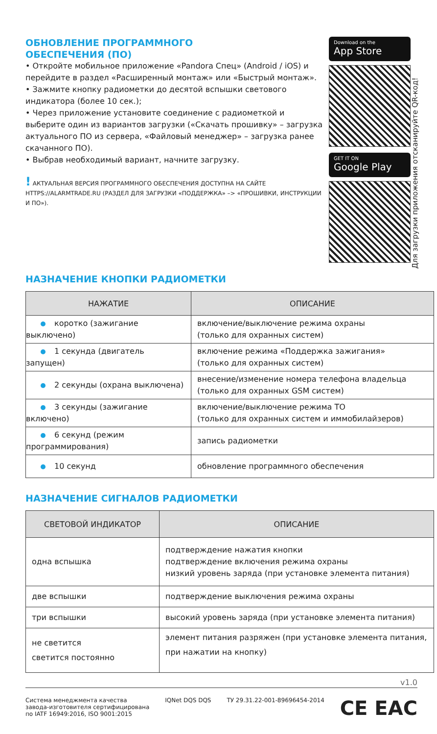ОБНОВЛЕНИЕ ПРОГРАММНОГО
ОБЕСПЕЧЕНИЯ (ПО)
• Откройте мобильное приложение «Pandora Спец» (Android / iOS) и перейдите в раздел «Расширенный монтаж» или «Быстрый монтаж».
• Зажмите кнопку радиометки до десятой вспышки светового индикатора (более 10 сек.);
• Через приложение установите соединение с радиометкой и выберите один из вариантов загрузки («Скачать прошивку» – загрузка актуального ПО из сервера, «Файловый менеджер» – загрузка ранее скачанного ПО).
• Выбрав необходимый вариант, начните загрузку.
! АКТУАЛЬНАЯ ВЕРСИЯ ПРОГРАММНОГО ОБЕСПЕЧЕНИЯ ДОСТУПНА НА САЙТЕ HTTPS://ALARMTRADE.RU (РАЗДЕЛ ДЛЯ ЗАГРУЗКИ «ПОДДЕРЖКА» –> «ПРОШИВКИ, ИНСТРУКЦИИ И ПО»).
Download on the
App Store
GET IT ON
Google Play
Для загрузки приложения отсканируйте QR-код!
НАЗНАЧЕНИЕ КНОПКИ РАДИОМЕТКИ
| НАЖАТИЕ | ОПИСАНИЕ |
| --- | --- |
| коротко (зажигание выключено) | включение/выключение режима охраны (только для охранных систем) |
| 1 секунда (двигатель запущен) | включение режима «Поддержка зажигания» (только для охранных систем) |
| 2 секунды (охрана выключена) | внесение/изменение номера телефона владельца (только для охранных GSM систем) |
| 3 секунды (зажигание включено) | включение/выключение режима ТО (только для охранных систем и иммобилайзеров) |
| 6 секунд (режим программирования) | запись радиометки |
| 10 секунд | обновление программного обеспечения |
НАЗНАЧЕНИЕ СИГНАЛОВ РАДИОМЕТКИ
| СВЕТОВОЙ ИНДИКАТОР | ОПИСАНИЕ |
| --- | --- |
| одна вспышка | подтверждение нажатия кнопки подтверждение включения режима охраны низкий уровень заряда (при установке элемента питания) |
| две вспышки | подтверждение выключения режима охраны |
| три вспышки | высокий уровень заряда (при установке элемента питания) |
| не светится светится постоянно | элемент питания разряжен (при установке элемента питания, при нажатии на кнопку) |
v1.0
Система менеджмента качества
завода-изготовителя сертифицирована
по IATF 16949:2016, ISO 9001:2015
IQNet DQS DQS ТУ 29.31.22-001-89696454-2014
CE EAC